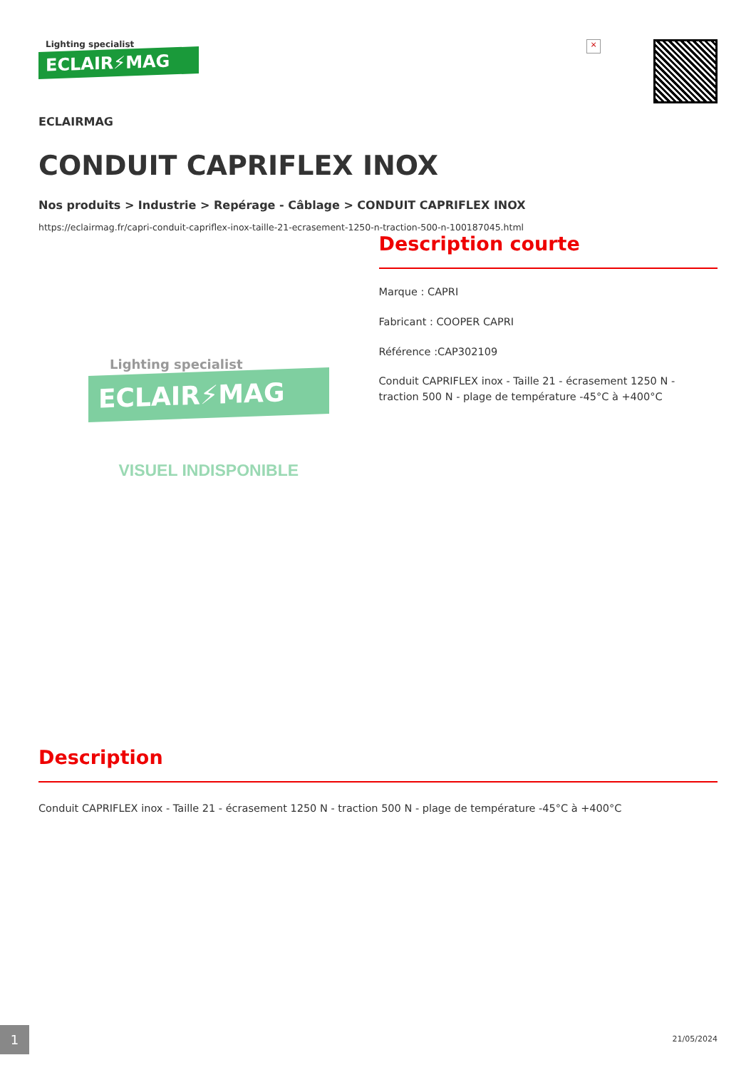Lighting specialist
ECLAIR⚡MAG
×
ECLAIRMAG
CONDUIT CAPRIFLEX INOX
Nos produits > Industrie > Repérage - Câblage > CONDUIT CAPRIFLEX INOX
https://eclairmag.fr/capri-conduit-capriflex-inox-taille-21-ecrasement-1250-n-traction-500-n-100187045.html
Lighting specialist
ECLAIR⚡MAG
VISUEL INDISPONIBLE
Description courte
Marque : CAPRI
Fabricant : COOPER CAPRI
Référence :CAP302109
Conduit CAPRIFLEX inox - Taille 21 - écrasement 1250 N - traction 500 N - plage de température -45°C à +400°C
Description
Conduit CAPRIFLEX inox - Taille 21 - écrasement 1250 N - traction 500 N - plage de température -45°C à +400°C
1 21/05/2024